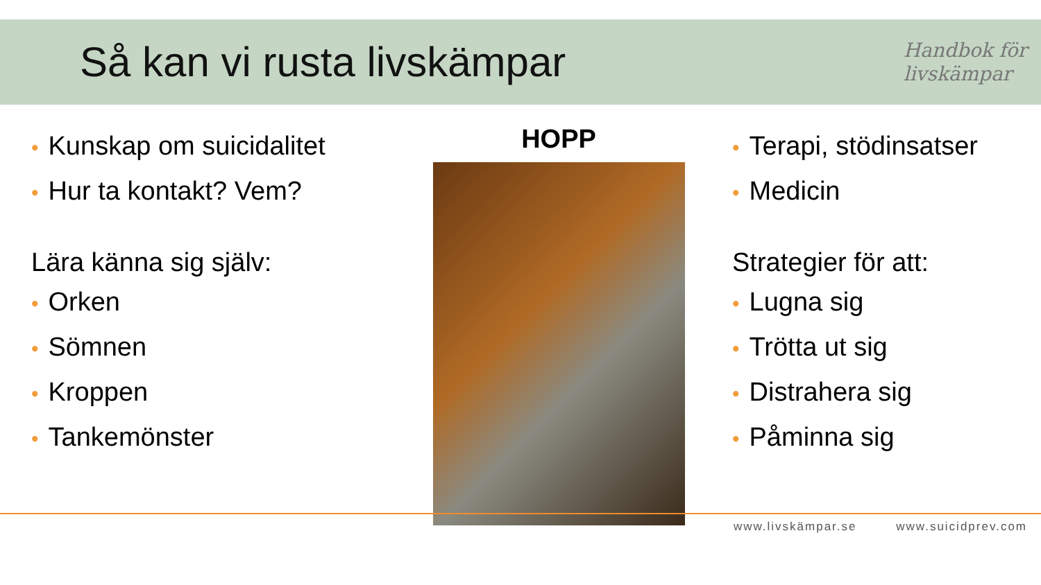Så kan vi rusta livskämpar
Handbok för
livskämpar
• Kunskap om suicidalitet
• Hur ta kontakt? Vem?
Lära känna sig själv:
• Orken
• Sömnen
• Kroppen
• Tankemönster
HOPP
• Terapi, stödinsatser
• Medicin
Strategier för att:
• Lugna sig
• Trötta ut sig
• Distrahera sig
• Påminna sig
www.livskämpar.se www.suicidprev.com